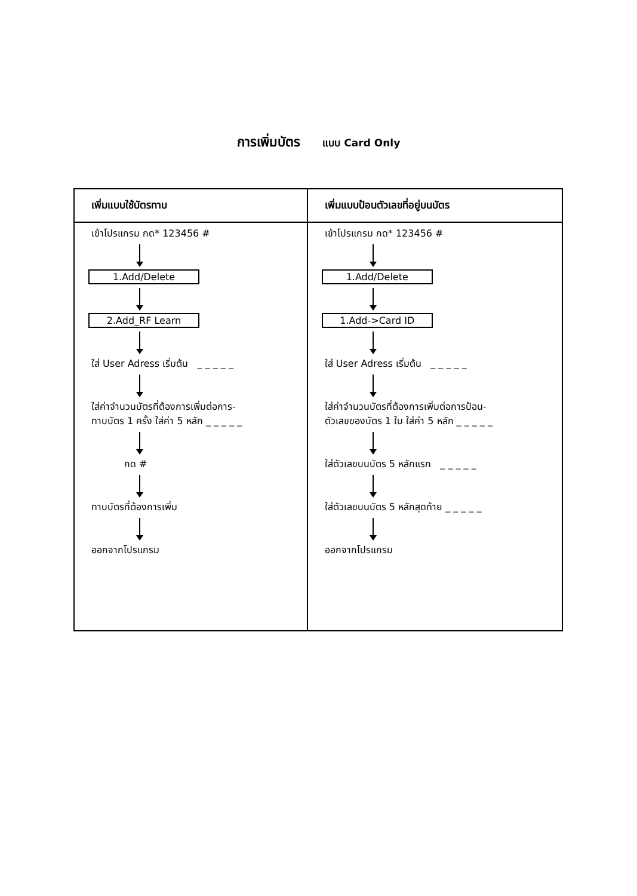การเพิ่มบัตร แบบ Card Only
| เพิ่มแบบใช้บัตรทาบ | เพิ่มแบบป้อนตัวเลขที่อยู่บนบัตร |
| --- | --- |
| เข้าโปรแกรม กด* 123456 # 1.Add/Delete 2.Add_RF Learn ใส่ User Adress เริ่มต้น _ _ _ _ _ ใส่ค่าจำนวนบัตรที่ต้องการเพิ่มต่อการ- ทาบบัตร 1 ครั้ง ใส่ค่า 5 หลัก _ _ _ _ _ กด # ทาบบัตรที่ต้องการเพิ่ม ออกจากโปรแกรม | เข้าโปรแกรม กด* 123456 # 1.Add/Delete 1.Add->Card ID ใส่ User Adress เริ่มต้น _ _ _ _ _ ใส่ค่าจำนวนบัตรที่ต้องการเพิ่มต่อการป้อน- ตัวเลขของบัตร 1 ใบ ใส่ค่า 5 หลัก _ _ _ _ _ ใส่ตัวเลขบนบัตร 5 หลักแรก _ _ _ _ _ ใส่ตัวเลขบนบัตร 5 หลักสุดท้าย _ _ _ _ _ ออกจากโปรแกรม |